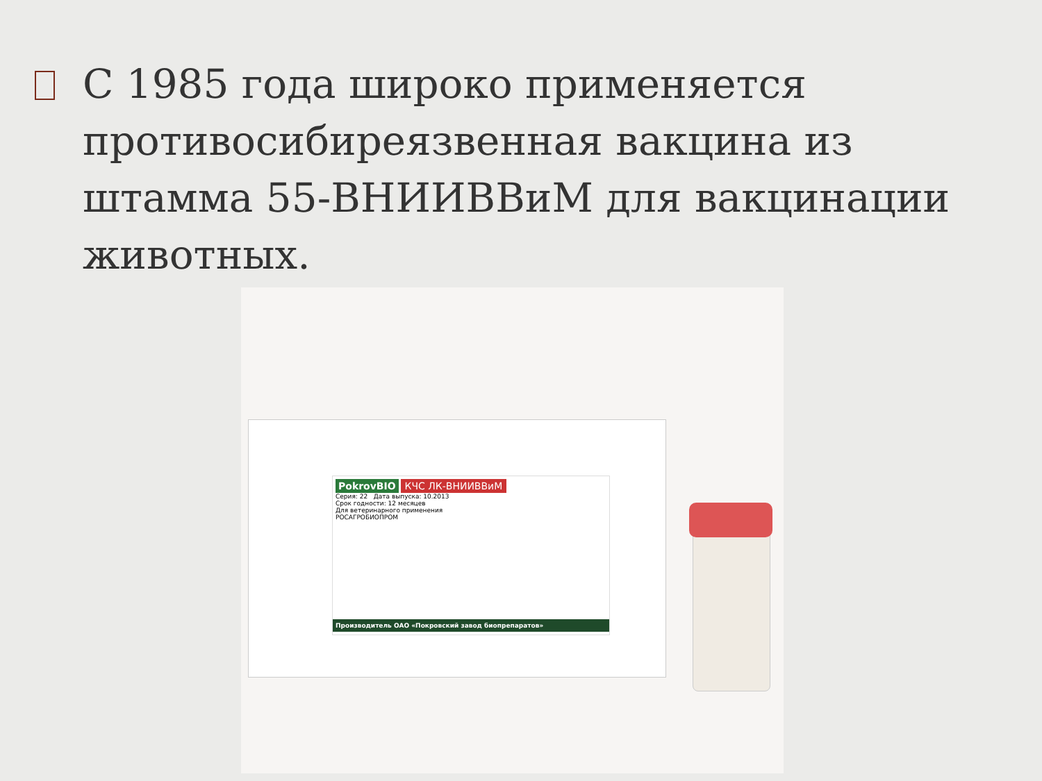С 1985 года широко применяется противосибиреязвенная вакцина из штамма 55-ВНИИВВиМ для вакцинации животных.
PokrovBIO КЧС ЛК-ВНИИВВиМ
Серия: 22 Дата выпуска: 10.2013
Срок годности: 12 месяцев
Для ветеринарного применения
РОСАГРОБИОПРОМ
Производитель ОАО «Покровский завод биопрепаратов»